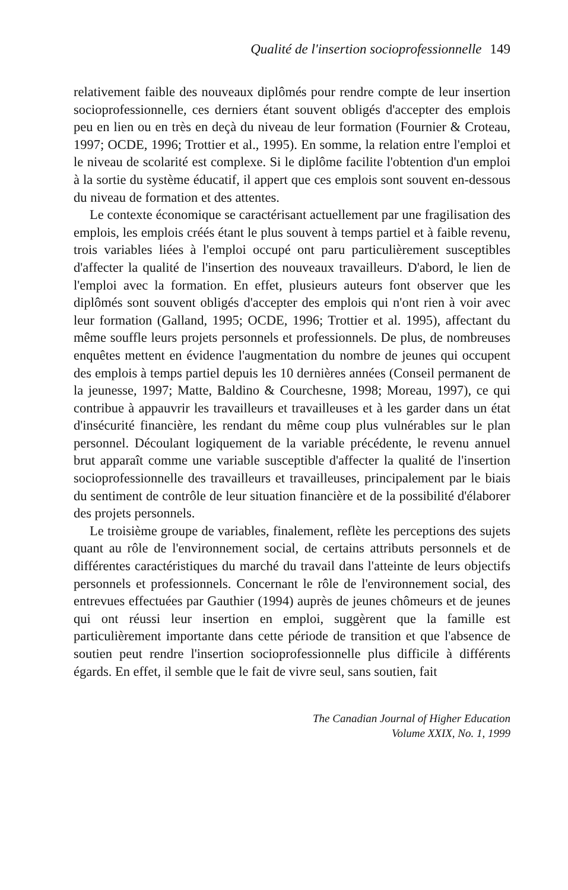Qualité de l'insertion socioprofessionnelle 149
relativement faible des nouveaux diplômés pour rendre compte de leur insertion socioprofessionnelle, ces derniers étant souvent obligés d'accepter des emplois peu en lien ou en très en deçà du niveau de leur formation (Fournier & Croteau, 1997; OCDE, 1996; Trottier et al., 1995). En somme, la relation entre l'emploi et le niveau de scolarité est complexe. Si le diplôme facilite l'obtention d'un emploi à la sortie du système éducatif, il appert que ces emplois sont souvent en-dessous du niveau de formation et des attentes.
Le contexte économique se caractérisant actuellement par une fragilisation des emplois, les emplois créés étant le plus souvent à temps partiel et à faible revenu, trois variables liées à l'emploi occupé ont paru particulièrement susceptibles d'affecter la qualité de l'insertion des nouveaux travailleurs. D'abord, le lien de l'emploi avec la formation. En effet, plusieurs auteurs font observer que les diplômés sont souvent obligés d'accepter des emplois qui n'ont rien à voir avec leur formation (Galland, 1995; OCDE, 1996; Trottier et al. 1995), affectant du même souffle leurs projets personnels et professionnels. De plus, de nombreuses enquêtes mettent en évidence l'augmentation du nombre de jeunes qui occupent des emplois à temps partiel depuis les 10 dernières années (Conseil permanent de la jeunesse, 1997; Matte, Baldino & Courchesne, 1998; Moreau, 1997), ce qui contribue à appauvrir les travailleurs et travailleuses et à les garder dans un état d'insécurité financière, les rendant du même coup plus vulnérables sur le plan personnel. Découlant logiquement de la variable précédente, le revenu annuel brut apparaît comme une variable susceptible d'affecter la qualité de l'insertion socioprofessionnelle des travailleurs et travailleuses, principalement par le biais du sentiment de contrôle de leur situation financière et de la possibilité d'élaborer des projets personnels.
Le troisième groupe de variables, finalement, reflète les perceptions des sujets quant au rôle de l'environnement social, de certains attributs personnels et de différentes caractéristiques du marché du travail dans l'atteinte de leurs objectifs personnels et professionnels. Concernant le rôle de l'environnement social, des entrevues effectuées par Gauthier (1994) auprès de jeunes chômeurs et de jeunes qui ont réussi leur insertion en emploi, suggèrent que la famille est particulièrement importante dans cette période de transition et que l'absence de soutien peut rendre l'insertion socioprofessionnelle plus difficile à différents égards. En effet, il semble que le fait de vivre seul, sans soutien, fait
The Canadian Journal of Higher Education
Volume XXIX, No. 1, 1999